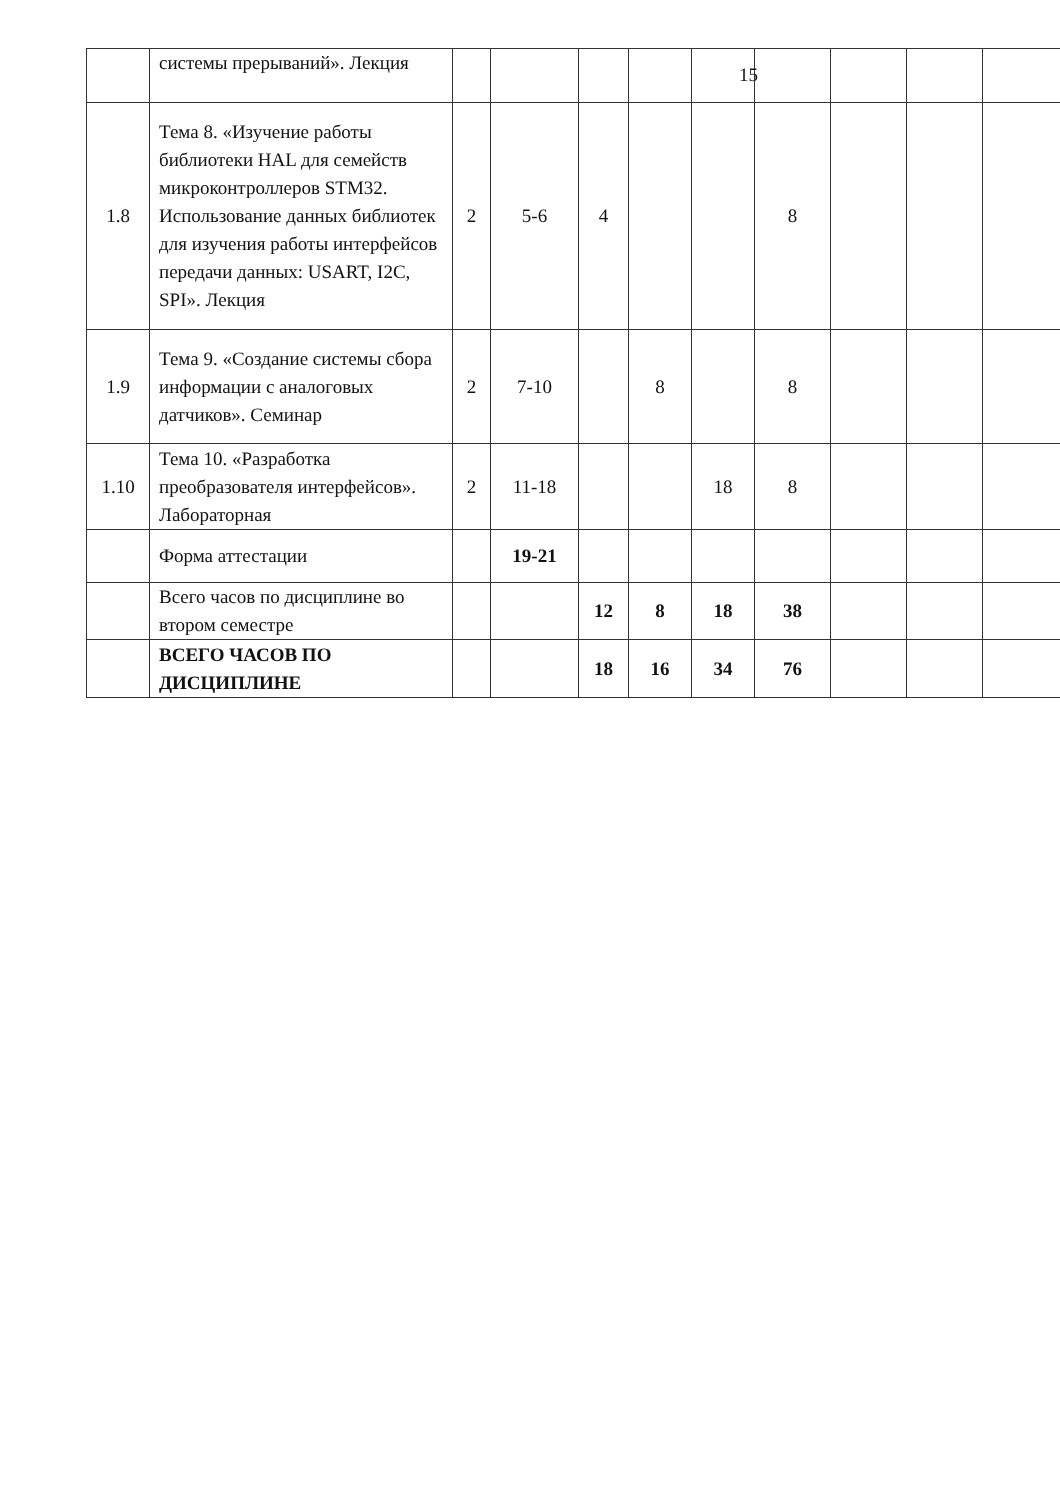15
| | системы прерываний». Лекция | | | | | | | | | |
| 1.8 | Тема 8. «Изучение работы библиотеки HAL для семейств микроконтроллеров STM32. Использование данных библиотек для изучения работы интерфейсов передачи данных: USART, I2C, SPI». Лекция | 2 | 5-6 | 4 | | | 8 | | | |
| 1.9 | Тема 9. «Создание системы сбора информации с аналоговых датчиков». Семинар | 2 | 7-10 | | 8 | | 8 | | | |
| 1.10 | Тема 10. «Разработка преобразователя интерфейсов». Лабораторная | 2 | 11-18 | | | 18 | 8 | | | |
| | Форма аттестации | | 19-21 | | | | | | | |
| | Всего часов по дисциплине во втором семестре | | | 12 | 8 | 18 | 38 | | | |
| | ВСЕГО ЧАСОВ ПО ДИСЦИПЛИНЕ | | | 18 | 16 | 34 | 76 | | | |